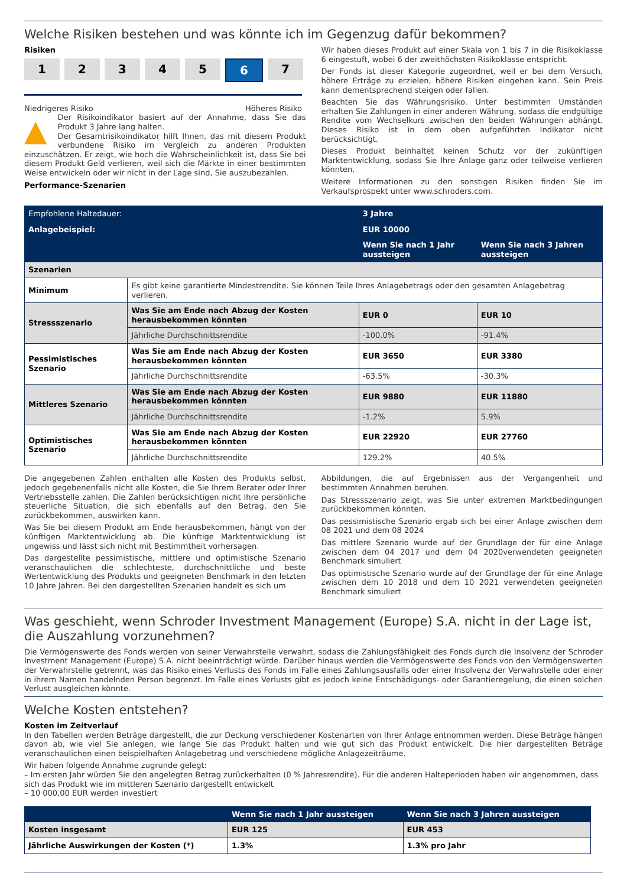Welche Risiken bestehen und was könnte ich im Gegenzug dafür bekommen?
Risiken
1 2 3 4 5 6 7
Niedrigeres Risiko Höheres Risiko
▲ Der Risikoindikator basiert auf der Annahme, dass Sie das Produkt 3 Jahre lang halten.
Der Gesamtrisikoindikator hilft Ihnen, das mit diesem Produkt verbundene Risiko im Vergleich zu anderen Produkten einzuschätzen. Er zeigt, wie hoch die Wahrscheinlichkeit ist, dass Sie bei diesem Produkt Geld verlieren, weil sich die Märkte in einer bestimmten Weise entwickeln oder wir nicht in der Lage sind, Sie auszubezahlen.
Performance-Szenarien
Wir haben dieses Produkt auf einer Skala von 1 bis 7 in die Risikoklasse 6 eingestuft, wobei 6 der zweithöchsten Risikoklasse entspricht.
Der Fonds ist dieser Kategorie zugeordnet, weil er bei dem Versuch, höhere Erträge zu erzielen, höhere Risiken eingehen kann. Sein Preis kann dementsprechend steigen oder fallen.
Beachten Sie das Währungsrisiko. Unter bestimmten Umständen erhalten Sie Zahlungen in einer anderen Währung, sodass die endgültige Rendite vom Wechselkurs zwischen den beiden Währungen abhängt. Dieses Risiko ist in dem oben aufgeführten Indikator nicht berücksichtigt.
Dieses Produkt beinhaltet keinen Schutz vor der zukünftigen Marktentwicklung, sodass Sie Ihre Anlage ganz oder teilweise verlieren könnten.
Weitere Informationen zu den sonstigen Risiken finden Sie im Verkaufsprospekt unter www.schroders.com.
| Empfohlene Haltedauer: | | 3 Jahre | |
| Anlagebeispiel: | | EUR 10000 | |
| | | Wenn Sie nach 1 Jahr aussteigen | Wenn Sie nach 3 Jahren aussteigen |
| Szenarien | | | |
| Minimum | Es gibt keine garantierte Mindestrendite. Sie können Teile Ihres Anlagebetrags oder den gesamten Anlagebetrag verlieren. | | |
| Stressszenario | Was Sie am Ende nach Abzug der Kosten herausbekommen könnten | EUR 0 | EUR 10 |
| | Jährliche Durchschnittsrendite | -100.0% | -91.4% |
| Pessimistisches Szenario | Was Sie am Ende nach Abzug der Kosten herausbekommen könnten | EUR 3650 | EUR 3380 |
| | Jährliche Durchschnittsrendite | -63.5% | -30.3% |
| Mittleres Szenario | Was Sie am Ende nach Abzug der Kosten herausbekommen könnten | EUR 9880 | EUR 11880 |
| | Jährliche Durchschnittsrendite | -1.2% | 5.9% |
| Optimistisches Szenario | Was Sie am Ende nach Abzug der Kosten herausbekommen könnten | EUR 22920 | EUR 27760 |
| | Jährliche Durchschnittsrendite | 129.2% | 40.5% |
Die angegebenen Zahlen enthalten alle Kosten des Produkts selbst, jedoch gegebenenfalls nicht alle Kosten, die Sie Ihrem Berater oder Ihrer Vertriebsstelle zahlen. Die Zahlen berücksichtigen nicht Ihre persönliche steuerliche Situation, die sich ebenfalls auf den Betrag, den Sie zurückbekommen, auswirken kann.
Was Sie bei diesem Produkt am Ende herausbekommen, hängt von der künftigen Marktentwicklung ab. Die künftige Marktentwicklung ist ungewiss und lässt sich nicht mit Bestimmtheit vorhersagen.
Das dargestellte pessimistische, mittlere und optimistische Szenario veranschaulichen die schlechteste, durchschnittliche und beste Wertentwicklung des Produkts und geeigneten Benchmark in den letzten 10 Jahre Jahren. Bei den dargestellten Szenarien handelt es sich um
Abbildungen, die auf Ergebnissen aus der Vergangenheit und bestimmten Annahmen beruhen.
Das Stressszenario zeigt, was Sie unter extremen Marktbedingungen zurückbekommen könnten.
Das pessimistische Szenario ergab sich bei einer Anlage zwischen dem 08 2021 und dem 08 2024
Das mittlere Szenario wurde auf der Grundlage der für eine Anlage zwischen dem 04 2017 und dem 04 2020verwendeten geeigneten Benchmark simuliert
Das optimistische Szenario wurde auf der Grundlage der für eine Anlage zwischen dem 10 2018 und dem 10 2021 verwendeten geeigneten Benchmark simuliert
Was geschieht, wenn Schroder Investment Management (Europe) S.A. nicht in der Lage ist, die Auszahlung vorzunehmen?
Die Vermögenswerte des Fonds werden von seiner Verwahrstelle verwahrt, sodass die Zahlungsfähigkeit des Fonds durch die Insolvenz der Schroder Investment Management (Europe) S.A. nicht beeinträchtigt würde. Darüber hinaus werden die Vermögenswerte des Fonds von den Vermögenswerten der Verwahrstelle getrennt, was das Risiko eines Verlusts des Fonds im Falle eines Zahlungsausfalls oder einer Insolvenz der Verwahrstelle oder einer in ihrem Namen handelnden Person begrenzt. Im Falle eines Verlusts gibt es jedoch keine Entschädigungs- oder Garantieregelung, die einen solchen Verlust ausgleichen könnte.
Welche Kosten entstehen?
Kosten im Zeitverlauf
In den Tabellen werden Beträge dargestellt, die zur Deckung verschiedener Kostenarten von Ihrer Anlage entnommen werden. Diese Beträge hängen davon ab, wie viel Sie anlegen, wie lange Sie das Produkt halten und wie gut sich das Produkt entwickelt. Die hier dargestellten Beträge veranschaulichen einen beispielhaften Anlagebetrag und verschiedene mögliche Anlagezeiträume.
Wir haben folgende Annahme zugrunde gelegt:
– Im ersten Jahr würden Sie den angelegten Betrag zurückerhalten (0 % Jahresrendite). Für die anderen Halteperioden haben wir angenommen, dass sich das Produkt wie im mittleren Szenario dargestellt entwickelt
– 10 000,00 EUR werden investiert
| | Wenn Sie nach 1 Jahr aussteigen | Wenn Sie nach 3 Jahren aussteigen |
| --- | --- | --- |
| Kosten insgesamt | EUR 125 | EUR 453 |
| Jährliche Auswirkungen der Kosten (*) | 1.3% | 1.3% pro Jahr |